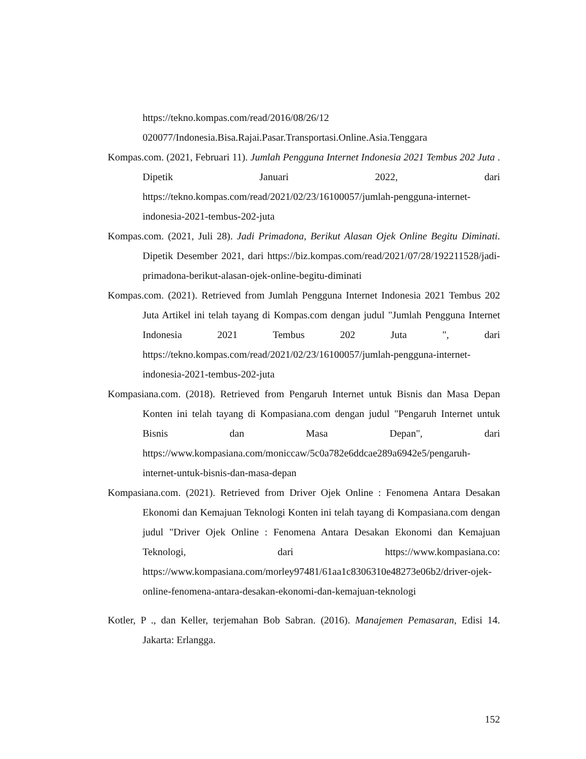https://tekno.kompas.com/read/2016/08/26/12
020077/Indonesia.Bisa.Rajai.Pasar.Transportasi.Online.Asia.Tenggara
Kompas.com. (2021, Februari 11). Jumlah Pengguna Internet Indonesia 2021 Tembus 202 Juta . Dipetik Januari 2022, dari https://tekno.kompas.com/read/2021/02/23/16100057/jumlah-pengguna-internet-indonesia-2021-tembus-202-juta
Kompas.com. (2021, Juli 28). Jadi Primadona, Berikut Alasan Ojek Online Begitu Diminati. Dipetik Desember 2021, dari https://biz.kompas.com/read/2021/07/28/192211528/jadi-primadona-berikut-alasan-ojek-online-begitu-diminati
Kompas.com. (2021). Retrieved from Jumlah Pengguna Internet Indonesia 2021 Tembus 202 Juta Artikel ini telah tayang di Kompas.com dengan judul "Jumlah Pengguna Internet Indonesia 2021 Tembus 202 Juta ", dari https://tekno.kompas.com/read/2021/02/23/16100057/jumlah-pengguna-internet-indonesia-2021-tembus-202-juta
Kompasiana.com. (2018). Retrieved from Pengaruh Internet untuk Bisnis dan Masa Depan Konten ini telah tayang di Kompasiana.com dengan judul "Pengaruh Internet untuk Bisnis dan Masa Depan", dari https://www.kompasiana.com/moniccaw/5c0a782e6ddcae289a6942e5/pengaruh-internet-untuk-bisnis-dan-masa-depan
Kompasiana.com. (2021). Retrieved from Driver Ojek Online : Fenomena Antara Desakan Ekonomi dan Kemajuan Teknologi Konten ini telah tayang di Kompasiana.com dengan judul "Driver Ojek Online : Fenomena Antara Desakan Ekonomi dan Kemajuan Teknologi, dari https://www.kompasiana.co: https://www.kompasiana.com/morley97481/61aa1c8306310e48273e06b2/driver-ojek-online-fenomena-antara-desakan-ekonomi-dan-kemajuan-teknologi
Kotler, P ., dan Keller, terjemahan Bob Sabran. (2016). Manajemen Pemasaran, Edisi 14. Jakarta: Erlangga.
152